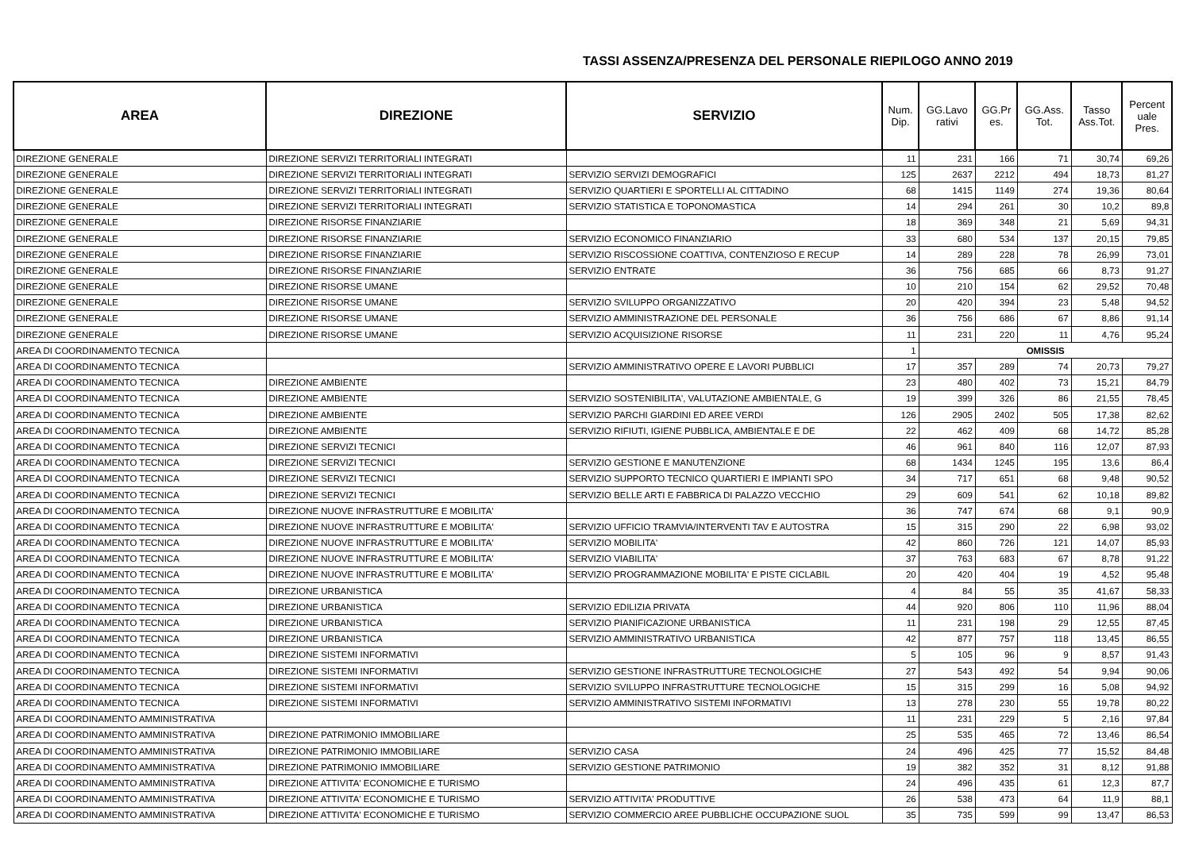TASSI ASSENZA/PRESENZA DEL PERSONALE RIEPILOGO ANNO 2019
| AREA | DIREZIONE | SERVIZIO | Num. Dip. | GG.Lavo rativi | GG.Pr es. | GG.Ass. Tot. | Tasso Ass.Tot. | Percent uale Pres. |
| --- | --- | --- | --- | --- | --- | --- | --- | --- |
| DIREZIONE GENERALE | DIREZIONE SERVIZI TERRITORIALI INTEGRATI | | 11 | 231 | 166 | 71 | 30,74 | 69,26 |
| DIREZIONE GENERALE | DIREZIONE SERVIZI TERRITORIALI INTEGRATI | SERVIZIO SERVIZI DEMOGRAFICI | 125 | 2637 | 2212 | 494 | 18,73 | 81,27 |
| DIREZIONE GENERALE | DIREZIONE SERVIZI TERRITORIALI INTEGRATI | SERVIZIO QUARTIERI E SPORTELLI AL CITTADINO | 68 | 1415 | 1149 | 274 | 19,36 | 80,64 |
| DIREZIONE GENERALE | DIREZIONE SERVIZI TERRITORIALI INTEGRATI | SERVIZIO STATISTICA E TOPONOMASTICA | 14 | 294 | 261 | 30 | 10,2 | 89,8 |
| DIREZIONE GENERALE | DIREZIONE RISORSE FINANZIARIE | | 18 | 369 | 348 | 21 | 5,69 | 94,31 |
| DIREZIONE GENERALE | DIREZIONE RISORSE FINANZIARIE | SERVIZIO ECONOMICO FINANZIARIO | 33 | 680 | 534 | 137 | 20,15 | 79,85 |
| DIREZIONE GENERALE | DIREZIONE RISORSE FINANZIARIE | SERVIZIO RISCOSSIONE COATTIVA, CONTENZIOSO E RECUP | 14 | 289 | 228 | 78 | 26,99 | 73,01 |
| DIREZIONE GENERALE | DIREZIONE RISORSE FINANZIARIE | SERVIZIO ENTRATE | 36 | 756 | 685 | 66 | 8,73 | 91,27 |
| DIREZIONE GENERALE | DIREZIONE RISORSE UMANE | | 10 | 210 | 154 | 62 | 29,52 | 70,48 |
| DIREZIONE GENERALE | DIREZIONE RISORSE UMANE | SERVIZIO SVILUPPO ORGANIZZATIVO | 20 | 420 | 394 | 23 | 5,48 | 94,52 |
| DIREZIONE GENERALE | DIREZIONE RISORSE UMANE | SERVIZIO AMMINISTRAZIONE DEL PERSONALE | 36 | 756 | 686 | 67 | 8,86 | 91,14 |
| DIREZIONE GENERALE | DIREZIONE RISORSE UMANE | SERVIZIO ACQUISIZIONE RISORSE | 11 | 231 | 220 | 11 | 4,76 | 95,24 |
| AREA DI COORDINAMENTO TECNICA | | | 1 | OMISSIS | | | | |
| AREA DI COORDINAMENTO TECNICA | | SERVIZIO AMMINISTRATIVO OPERE E LAVORI PUBBLICI | 17 | 357 | 289 | 74 | 20,73 | 79,27 |
| AREA DI COORDINAMENTO TECNICA | DIREZIONE AMBIENTE | | 23 | 480 | 402 | 73 | 15,21 | 84,79 |
| AREA DI COORDINAMENTO TECNICA | DIREZIONE AMBIENTE | SERVIZIO SOSTENIBILITA', VALUTAZIONE AMBIENTALE, G | 19 | 399 | 326 | 86 | 21,55 | 78,45 |
| AREA DI COORDINAMENTO TECNICA | DIREZIONE AMBIENTE | SERVIZIO PARCHI GIARDINI ED AREE VERDI | 126 | 2905 | 2402 | 505 | 17,38 | 82,62 |
| AREA DI COORDINAMENTO TECNICA | DIREZIONE AMBIENTE | SERVIZIO RIFIUTI, IGIENE PUBBLICA, AMBIENTALE E DE | 22 | 462 | 409 | 68 | 14,72 | 85,28 |
| AREA DI COORDINAMENTO TECNICA | DIREZIONE SERVIZI TECNICI | | 46 | 961 | 840 | 116 | 12,07 | 87,93 |
| AREA DI COORDINAMENTO TECNICA | DIREZIONE SERVIZI TECNICI | SERVIZIO GESTIONE E MANUTENZIONE | 68 | 1434 | 1245 | 195 | 13,6 | 86,4 |
| AREA DI COORDINAMENTO TECNICA | DIREZIONE SERVIZI TECNICI | SERVIZIO SUPPORTO TECNICO QUARTIERI E IMPIANTI SPO | 34 | 717 | 651 | 68 | 9,48 | 90,52 |
| AREA DI COORDINAMENTO TECNICA | DIREZIONE SERVIZI TECNICI | SERVIZIO BELLE ARTI E FABBRICA DI PALAZZO VECCHIO | 29 | 609 | 541 | 62 | 10,18 | 89,82 |
| AREA DI COORDINAMENTO TECNICA | DIREZIONE NUOVE INFRASTRUTTURE E MOBILITA' | | 36 | 747 | 674 | 68 | 9,1 | 90,9 |
| AREA DI COORDINAMENTO TECNICA | DIREZIONE NUOVE INFRASTRUTTURE E MOBILITA' | SERVIZIO UFFICIO TRAMVIA/INTERVENTI TAV E AUTOSTRA | 15 | 315 | 290 | 22 | 6,98 | 93,02 |
| AREA DI COORDINAMENTO TECNICA | DIREZIONE NUOVE INFRASTRUTTURE E MOBILITA' | SERVIZIO MOBILITA' | 42 | 860 | 726 | 121 | 14,07 | 85,93 |
| AREA DI COORDINAMENTO TECNICA | DIREZIONE NUOVE INFRASTRUTTURE E MOBILITA' | SERVIZIO VIABILITA' | 37 | 763 | 683 | 67 | 8,78 | 91,22 |
| AREA DI COORDINAMENTO TECNICA | DIREZIONE NUOVE INFRASTRUTTURE E MOBILITA' | SERVIZIO PROGRAMMAZIONE MOBILITA' E PISTE CICLABIL | 20 | 420 | 404 | 19 | 4,52 | 95,48 |
| AREA DI COORDINAMENTO TECNICA | DIREZIONE URBANISTICA | | 4 | 84 | 55 | 35 | 41,67 | 58,33 |
| AREA DI COORDINAMENTO TECNICA | DIREZIONE URBANISTICA | SERVIZIO EDILIZIA PRIVATA | 44 | 920 | 806 | 110 | 11,96 | 88,04 |
| AREA DI COORDINAMENTO TECNICA | DIREZIONE URBANISTICA | SERVIZIO PIANIFICAZIONE URBANISTICA | 11 | 231 | 198 | 29 | 12,55 | 87,45 |
| AREA DI COORDINAMENTO TECNICA | DIREZIONE URBANISTICA | SERVIZIO AMMINISTRATIVO URBANISTICA | 42 | 877 | 757 | 118 | 13,45 | 86,55 |
| AREA DI COORDINAMENTO TECNICA | DIREZIONE SISTEMI INFORMATIVI | | 5 | 105 | 96 | 9 | 8,57 | 91,43 |
| AREA DI COORDINAMENTO TECNICA | DIREZIONE SISTEMI INFORMATIVI | SERVIZIO GESTIONE INFRASTRUTTURE TECNOLOGICHE | 27 | 543 | 492 | 54 | 9,94 | 90,06 |
| AREA DI COORDINAMENTO TECNICA | DIREZIONE SISTEMI INFORMATIVI | SERVIZIO SVILUPPO INFRASTRUTTURE TECNOLOGICHE | 15 | 315 | 299 | 16 | 5,08 | 94,92 |
| AREA DI COORDINAMENTO TECNICA | DIREZIONE SISTEMI INFORMATIVI | SERVIZIO AMMINISTRATIVO SISTEMI INFORMATIVI | 13 | 278 | 230 | 55 | 19,78 | 80,22 |
| AREA DI COORDINAMENTO AMMINISTRATIVA | | | 11 | 231 | 229 | 5 | 2,16 | 97,84 |
| AREA DI COORDINAMENTO AMMINISTRATIVA | DIREZIONE PATRIMONIO IMMOBILIARE | | 25 | 535 | 465 | 72 | 13,46 | 86,54 |
| AREA DI COORDINAMENTO AMMINISTRATIVA | DIREZIONE PATRIMONIO IMMOBILIARE | SERVIZIO CASA | 24 | 496 | 425 | 77 | 15,52 | 84,48 |
| AREA DI COORDINAMENTO AMMINISTRATIVA | DIREZIONE PATRIMONIO IMMOBILIARE | SERVIZIO GESTIONE PATRIMONIO | 19 | 382 | 352 | 31 | 8,12 | 91,88 |
| AREA DI COORDINAMENTO AMMINISTRATIVA | DIREZIONE ATTIVITA' ECONOMICHE E TURISMO | | 24 | 496 | 435 | 61 | 12,3 | 87,7 |
| AREA DI COORDINAMENTO AMMINISTRATIVA | DIREZIONE ATTIVITA' ECONOMICHE E TURISMO | SERVIZIO ATTIVITA' PRODUTTIVE | 26 | 538 | 473 | 64 | 11,9 | 88,1 |
| AREA DI COORDINAMENTO AMMINISTRATIVA | DIREZIONE ATTIVITA' ECONOMICHE E TURISMO | SERVIZIO COMMERCIO AREE PUBBLICHE OCCUPAZIONE SUOL | 35 | 735 | 599 | 99 | 13,47 | 86,53 |